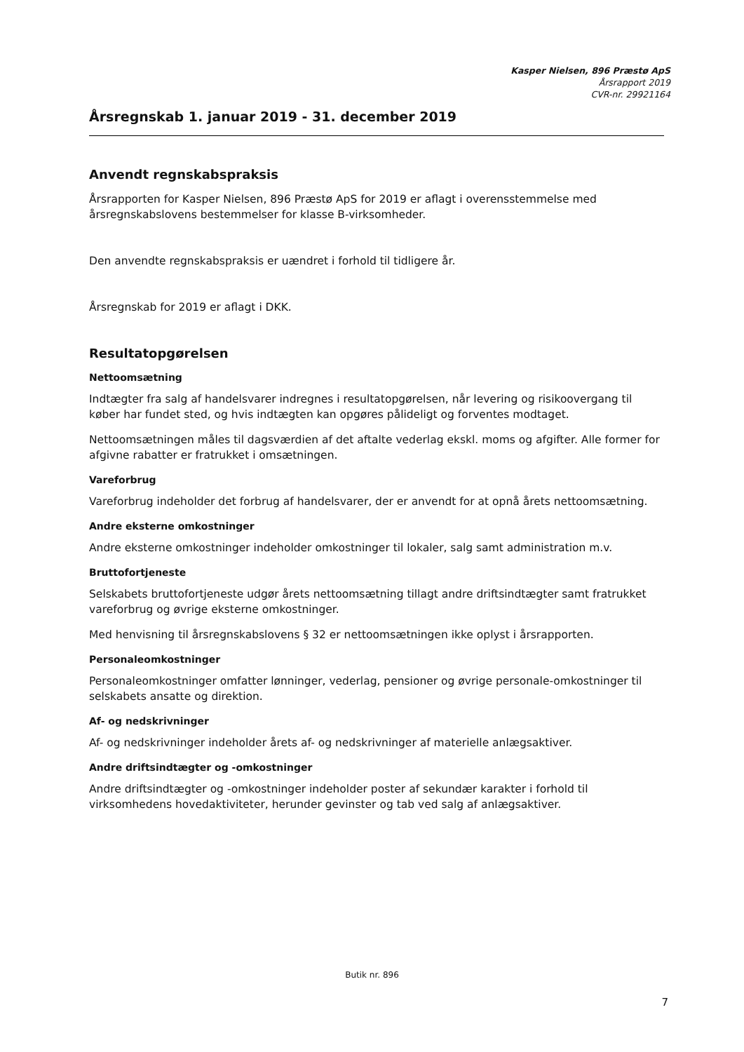Kasper Nielsen, 896 Præstø ApS
Årsrapport 2019
CVR-nr. 29921164
Årsregnskab 1. januar 2019 - 31. december 2019
Anvendt regnskabspraksis
Årsrapporten for Kasper Nielsen, 896 Præstø ApS for 2019 er aflagt i overensstemmelse med årsregnskabslovens bestemmelser for klasse B-virksomheder.
Den anvendte regnskabspraksis er uændret i forhold til tidligere år.
Årsregnskab for 2019 er aflagt i DKK.
Resultatopgørelsen
Nettoomsætning
Indtægter fra salg af handelsvarer indregnes i resultatopgørelsen, når levering og risikoovergang til køber har fundet sted, og hvis indtægten kan opgøres pålideligt og forventes modtaget.
Nettoomsætningen måles til dagsværdien af det aftalte vederlag ekskl. moms og afgifter. Alle former for afgivne rabatter er fratrukket i omsætningen.
Vareforbrug
Vareforbrug indeholder det forbrug af handelsvarer, der er anvendt for at opnå årets nettoomsætning.
Andre eksterne omkostninger
Andre eksterne omkostninger indeholder omkostninger til lokaler, salg samt administration m.v.
Bruttofortjeneste
Selskabets bruttofortjeneste udgør årets nettoomsætning tillagt andre driftsindtægter samt fratrukket vareforbrug og øvrige eksterne omkostninger.
Med henvisning til årsregnskabslovens § 32 er nettoomsætningen ikke oplyst i årsrapporten.
Personaleomkostninger
Personaleomkostninger omfatter lønninger, vederlag, pensioner og øvrige personale-omkostninger til selskabets ansatte og direktion.
Af- og nedskrivninger
Af- og nedskrivninger indeholder årets af- og nedskrivninger af materielle anlægsaktiver.
Andre driftsindtægter og -omkostninger
Andre driftsindtægter og -omkostninger indeholder poster af sekundær karakter i forhold til virksomhedens hovedaktiviteter, herunder gevinster og tab ved salg af anlægsaktiver.
Butik nr. 896
7